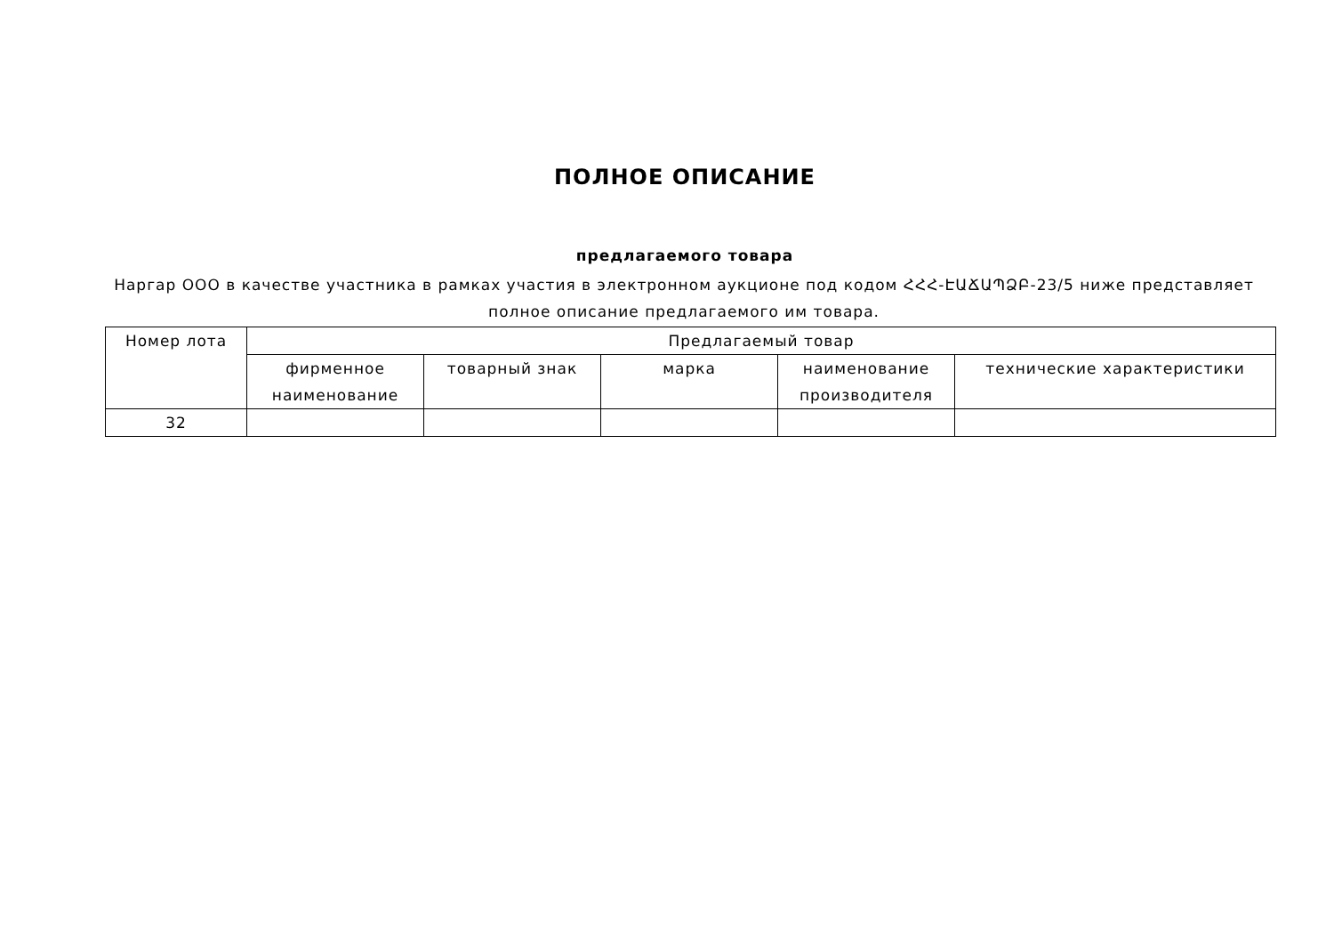ПОЛНОЕ ОПИСАНИЕ
предлагаемого товара
Наргар ООО в качестве участника в рамках участия в электронном аукционе под кодом ՀՀՀ-ԷԱՃԱՊՁԲ-23/5 ниже представляет полное описание предлагаемого им товара.
| Номер лота | Предлагаемый товар | | | | |
| --- | --- | --- | --- | --- | --- |
| | фирменное наименование | товарный знак | марка | наименование производителя | технические характеристики |
| 32 | | | | | |